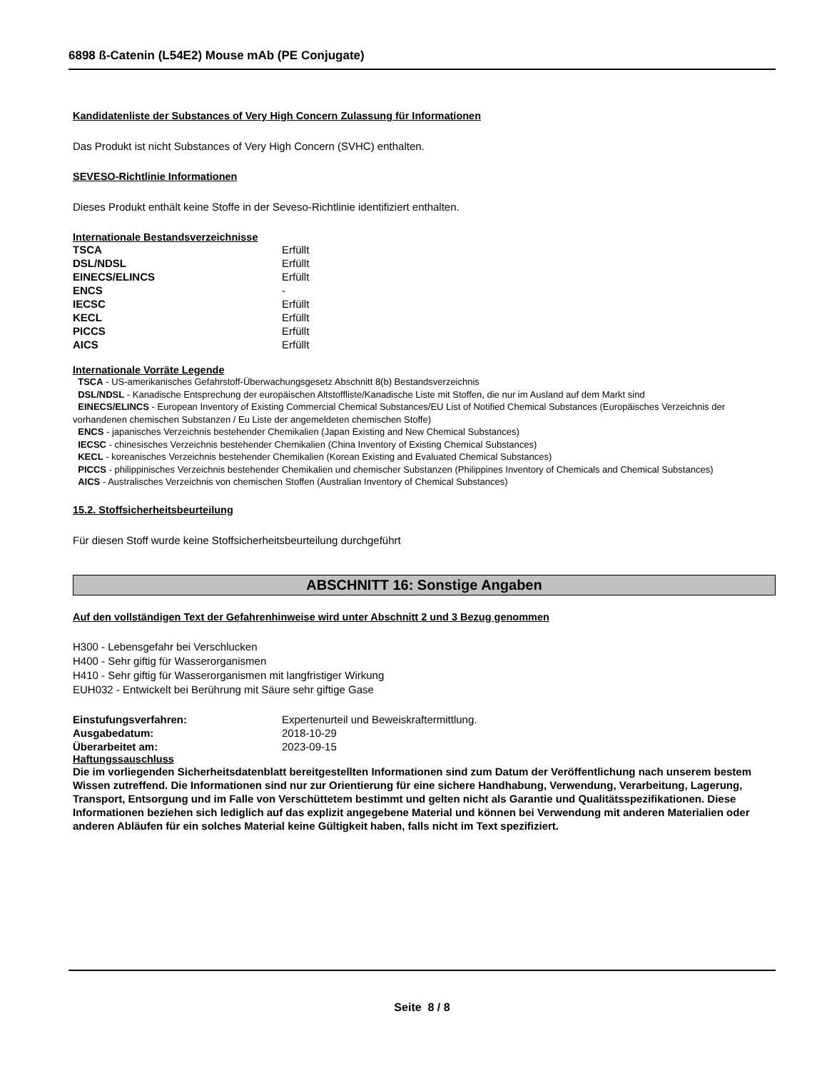6898 ß-Catenin (L54E2) Mouse mAb (PE Conjugate)
Kandidatenliste der Substances of Very High Concern Zulassung für Informationen
Das Produkt ist nicht Substances of Very High Concern (SVHC) enthalten.
SEVESO-Richtlinie Informationen
Dieses Produkt enthält keine Stoffe in der Seveso-Richtlinie identifiziert enthalten.
Internationale Bestandsverzeichnisse
| TSCA | Erfüllt |
| DSL/NDSL | Erfüllt |
| EINECS/ELINCS | Erfüllt |
| ENCS | - |
| IECSC | Erfüllt |
| KECL | Erfüllt |
| PICCS | Erfüllt |
| AICS | Erfüllt |
Internationale Vorräte Legende
TSCA - US-amerikanisches Gefahrstoff-Überwachungsgesetz Abschnitt 8(b) Bestandsverzeichnis
DSL/NDSL - Kanadische Entsprechung der europäischen Altstoffliste/Kanadische Liste mit Stoffen, die nur im Ausland auf dem Markt sind
EINECS/ELINCS - European Inventory of Existing Commercial Chemical Substances/EU List of Notified Chemical Substances (Europäisches Verzeichnis der vorhandenen chemischen Substanzen / Eu Liste der angemeldeten chemischen Stoffe)
ENCS - japanisches Verzeichnis bestehender Chemikalien (Japan Existing and New Chemical Substances)
IECSC - chinesisches Verzeichnis bestehender Chemikalien (China Inventory of Existing Chemical Substances)
KECL - koreanisches Verzeichnis bestehender Chemikalien (Korean Existing and Evaluated Chemical Substances)
PICCS - philippinisches Verzeichnis bestehender Chemikalien und chemischer Substanzen (Philippines Inventory of Chemicals and Chemical Substances)
AICS - Australisches Verzeichnis von chemischen Stoffen (Australian Inventory of Chemical Substances)
15.2. Stoffsicherheitsbeurteilung
Für diesen Stoff wurde keine Stoffsicherheitsbeurteilung durchgeführt
ABSCHNITT 16: Sonstige Angaben
Auf den vollständigen Text der Gefahrenhinweise wird unter Abschnitt 2 und 3 Bezug genommen
H300 - Lebensgefahr bei Verschlucken
H400 - Sehr giftig für Wasserorganismen
H410 - Sehr giftig für Wasserorganismen mit langfristiger Wirkung
EUH032 - Entwickelt bei Berührung mit Säure sehr giftige Gase
| Einstufungsverfahren: | Expertenurteil und Beweiskraftermittlung. |
| Ausgabedatum: | 2018-10-29 |
| Überarbeitet am: | 2023-09-15 |
Haftungssauschluss
Die im vorliegenden Sicherheitsdatenblatt bereitgestellten Informationen sind zum Datum der Veröffentlichung nach unserem bestem Wissen zutreffend. Die Informationen sind nur zur Orientierung für eine sichere Handhabung, Verwendung, Verarbeitung, Lagerung, Transport, Entsorgung und im Falle von Verschüttetem bestimmt und gelten nicht als Garantie und Qualitätsspezifikationen. Diese Informationen beziehen sich lediglich auf das explizit angegebene Material und können bei Verwendung mit anderen Materialien oder anderen Abläufen für ein solches Material keine Gültigkeit haben, falls nicht im Text spezifiziert.
Seite 8 / 8